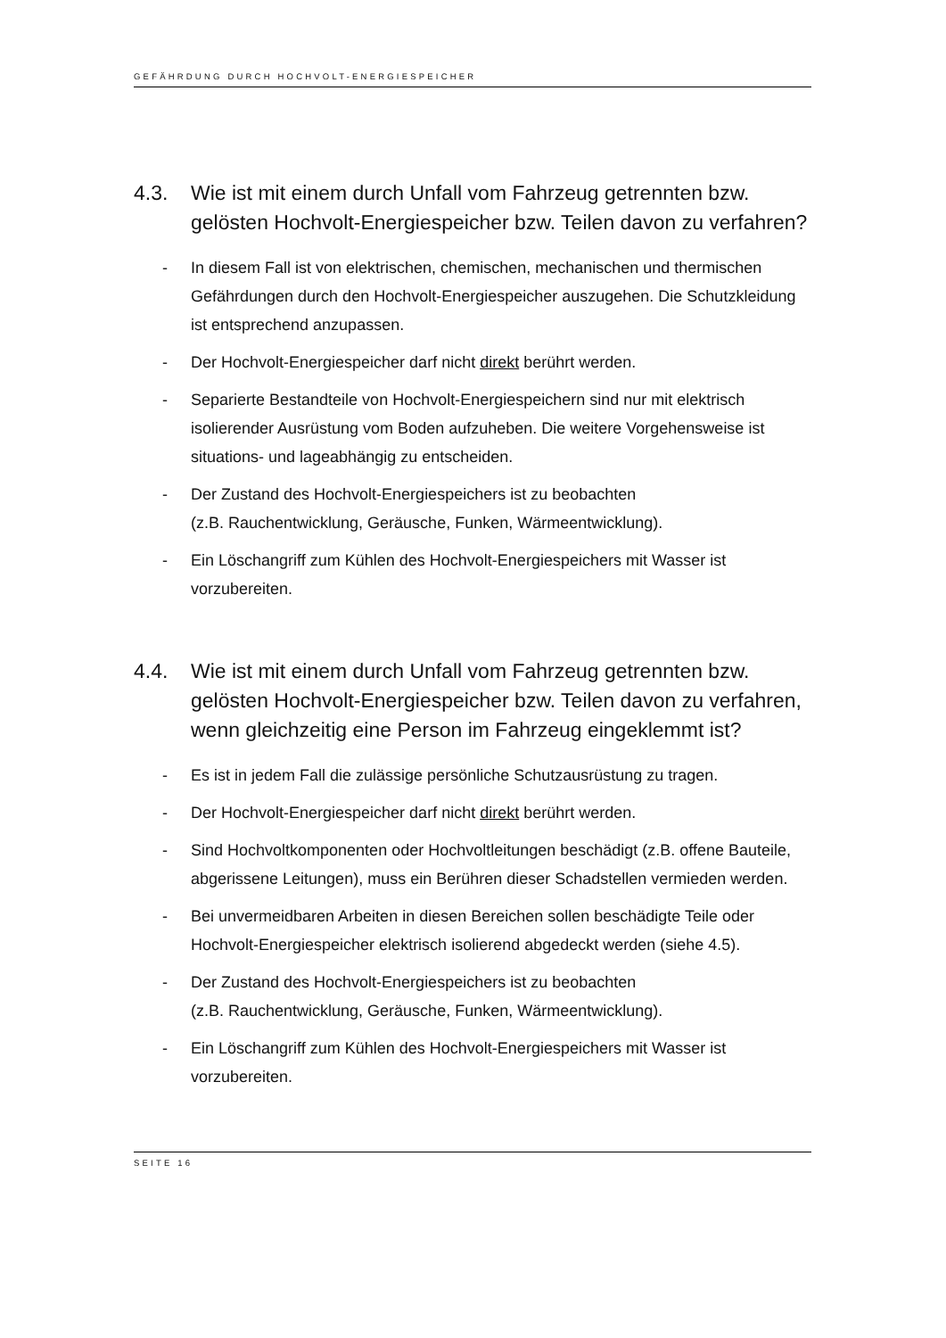GEFÄHRDUNG DURCH HOCHVOLT-ENERGIESPEICHER
4.3. Wie ist mit einem durch Unfall vom Fahrzeug getrennten bzw. gelösten Hochvolt-Energiespeicher bzw. Teilen davon zu verfahren?
- In diesem Fall ist von elektrischen, chemischen, mechanischen und thermischen Gefährdungen durch den Hochvolt-Energiespeicher auszugehen. Die Schutzkleidung ist entsprechend anzupassen.
- Der Hochvolt-Energiespeicher darf nicht direkt berührt werden.
- Separierte Bestandteile von Hochvolt-Energiespeichern sind nur mit elektrisch isolierender Ausrüstung vom Boden aufzuheben. Die weitere Vorgehensweise ist situations- und lageabhängig zu entscheiden.
- Der Zustand des Hochvolt-Energiespeichers ist zu beobachten
(z.B. Rauchentwicklung, Geräusche, Funken, Wärmeentwicklung).
- Ein Löschangriff zum Kühlen des Hochvolt-Energiespeichers mit Wasser ist vorzubereiten.
4.4. Wie ist mit einem durch Unfall vom Fahrzeug getrennten bzw. gelösten Hochvolt-Energiespeicher bzw. Teilen davon zu verfahren, wenn gleichzeitig eine Person im Fahrzeug eingeklemmt ist?
- Es ist in jedem Fall die zulässige persönliche Schutzausrüstung zu tragen.
- Der Hochvolt-Energiespeicher darf nicht direkt berührt werden.
- Sind Hochvoltkomponenten oder Hochvoltleitungen beschädigt (z.B. offene Bauteile, abgerissene Leitungen), muss ein Berühren dieser Schadstellen vermieden werden.
- Bei unvermeidbaren Arbeiten in diesen Bereichen sollen beschädigte Teile oder Hochvolt-Energiespeicher elektrisch isolierend abgedeckt werden (siehe 4.5).
- Der Zustand des Hochvolt-Energiespeichers ist zu beobachten
(z.B. Rauchentwicklung, Geräusche, Funken, Wärmeentwicklung).
- Ein Löschangriff zum Kühlen des Hochvolt-Energiespeichers mit Wasser ist vorzubereiten.
SEITE 16